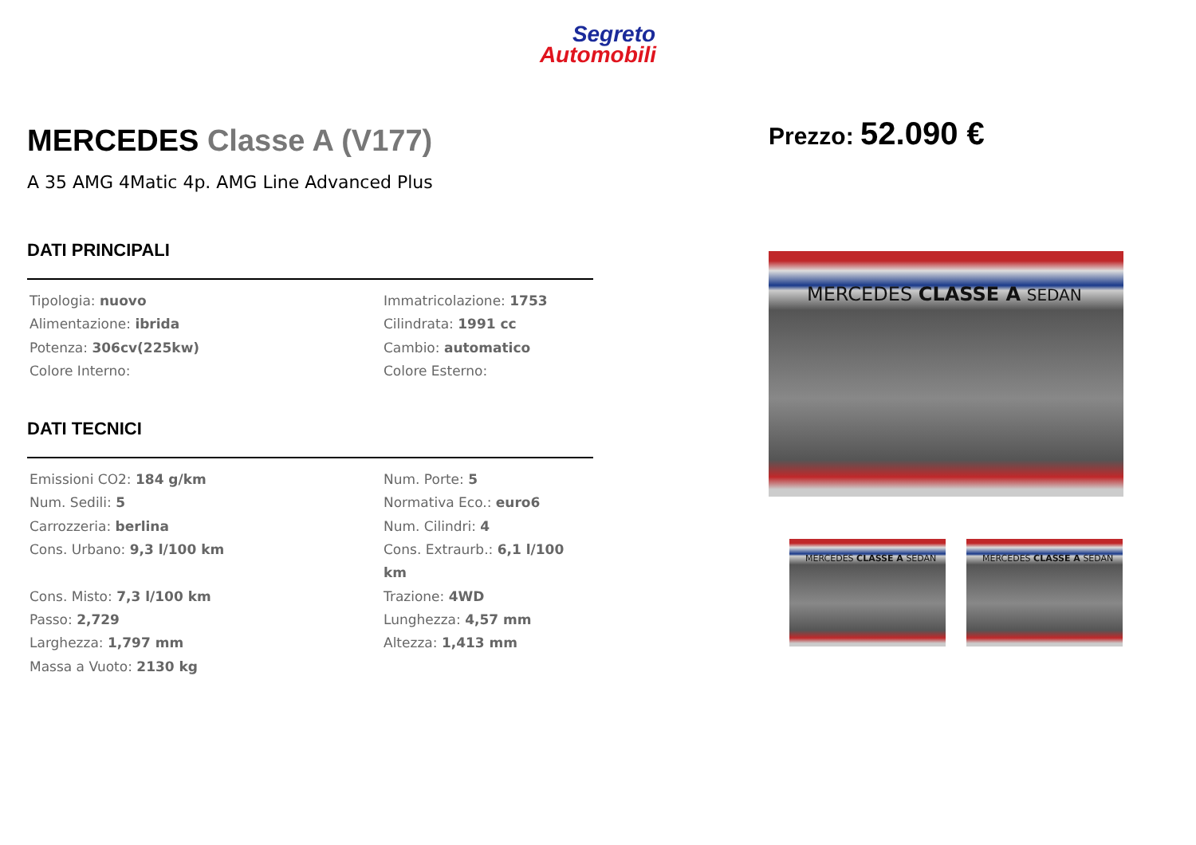Segreto
Automobili
MERCEDES Classe A (V177)
A 35 AMG 4Matic 4p. AMG Line Advanced Plus
DATI PRINCIPALI
Tipologia: nuovo
Immatricolazione: 1753
Alimentazione: ibrida
Cilindrata: 1991 cc
Potenza: 306cv(225kw)
Cambio: automatico
Colore Interno:
Colore Esterno:
DATI TECNICI
Emissioni CO2: 184 g/km
Num. Porte: 5
Num. Sedili: 5
Normativa Eco.: euro6
Carrozzeria: berlina
Num. Cilindri: 4
Cons. Urbano: 9,3 l/100 km
Cons. Extraurb.: 6,1 l/100 km
Cons. Misto: 7,3 l/100 km
Trazione: 4WD
Passo: 2,729
Lunghezza: 4,57 mm
Larghezza: 1,797 mm
Altezza: 1,413 mm
Massa a Vuoto: 2130 kg
Prezzo: 52.090 €
MERCEDES CLASSE A SEDAN
MERCEDES CLASSE A SEDAN MERCEDES CLASSE A SEDAN